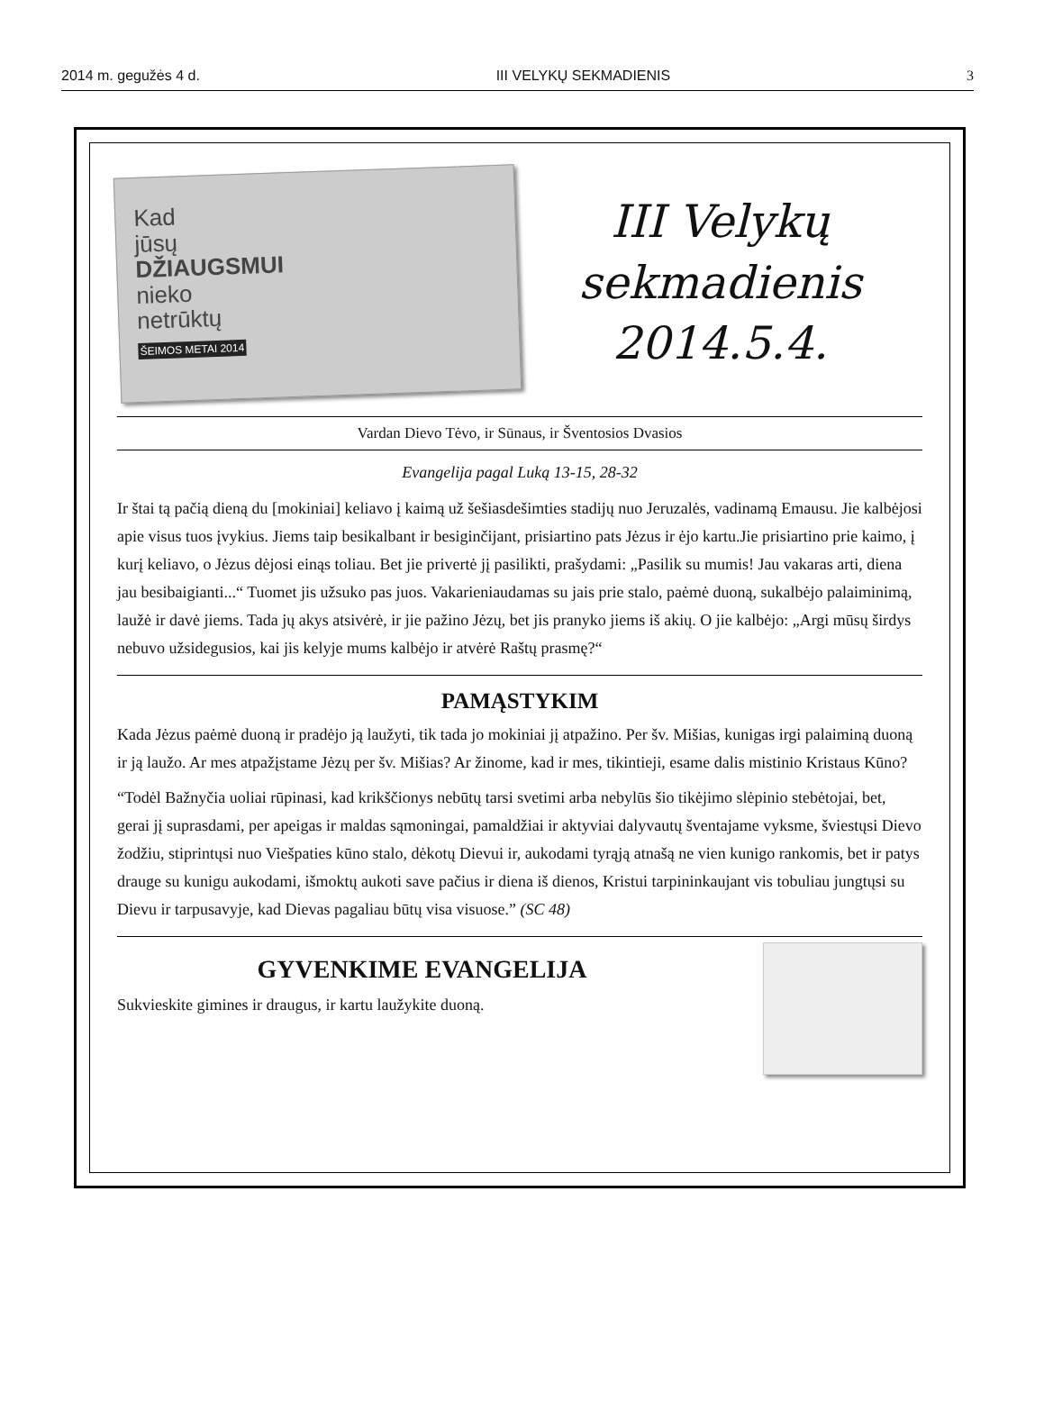2014 m. gegužės 4 d. III VELYKŲ SEKMADIENIS 3
Kad
jūsų
DŽIAUGSMUI
nieko
netrūktų
ŠEIMOS METAI 2014
III Velykų
sekmadienis
2014.5.4.
Vardan Dievo Tėvo, ir Sūnaus, ir Šventosios Dvasios
Evangelija pagal Luką 13-15, 28-32
Ir štai tą pačią dieną du [mokiniai] keliavo į kaimą už šešiasdešimties stadijų nuo Jeruzalės, vadinamą Emausu. Jie kalbėjosi apie visus tuos įvykius. Jiems taip besikalbant ir besiginčijant, prisiartino pats Jėzus ir ėjo kartu.Jie prisiartino prie kaimo, į kurį keliavo, o Jėzus dėjosi einąs toliau. Bet jie privertė jį pasilikti, prašydami: „Pasilik su mumis! Jau vakaras arti, diena jau besibaigianti...“ Tuomet jis užsuko pas juos. Vakarieniaudamas su jais prie stalo, paėmė duoną, sukalbėjo palaiminimą, laužė ir davė jiems. Tada jų akys atsivėrė, ir jie pažino Jėzų, bet jis pranyko jiems iš akių. O jie kalbėjo: „Argi mūsų širdys nebuvo užsidegusios, kai jis kelyje mums kalbėjo ir atvėrė Raštų prasmę?“
PAMĄSTYKIM
Kada Jėzus paėmė duoną ir pradėjo ją laužyti, tik tada jo mokiniai jį atpažino. Per šv. Mišias, kunigas irgi palaiminą duoną ir ją laužo. Ar mes atpažįstame Jėzų per šv. Mišias? Ar žinome, kad ir mes, tikintieji, esame dalis mistinio Kristaus Kūno?
“Todėl Bažnyčia uoliai rūpinasi, kad krikščionys nebūtų tarsi svetimi arba nebylūs šio tikėjimo slėpinio stebėtojai, bet, gerai jį suprasdami, per apeigas ir maldas sąmoningai, pamaldžiai ir aktyviai dalyvautų šventajame vyksme, šviestųsi Dievo žodžiu, stiprintųsi nuo Viešpaties kūno stalo, dėkotų Dievui ir, aukodami tyrąją atnašą ne vien kunigo rankomis, bet ir patys drauge su kunigu aukodami, išmoktų aukoti save pačius ir diena iš dienos, Kristui tarpininkaujant vis tobuliau jungtųsi su Dievu ir tarpusavyje, kad Dievas pagaliau būtų visa visuose.” (SC 48)
GYVENKIME EVANGELIJA
Sukvieskite gimines ir draugus, ir kartu laužykite duoną.